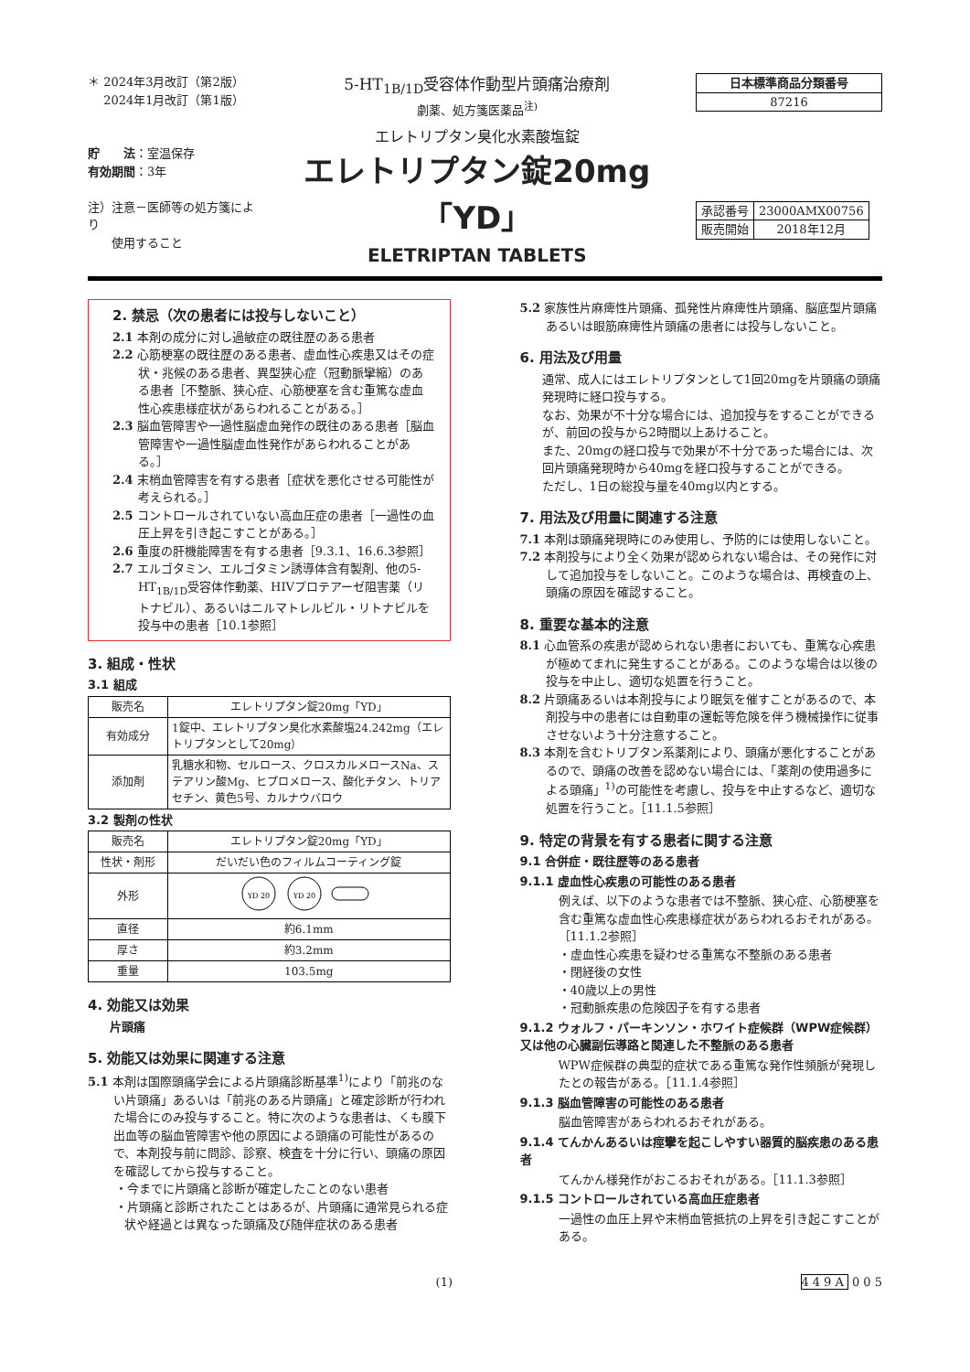＊ 2024年3月改訂（第2版）
　 2024年1月改訂（第1版）
貯　　法：室温保存
有効期間：3年
注）注意－医師等の処方箋により
　　使用すること
5-HT<sub>1B/1D</sub>受容体作動型片頭痛治療剤
劇薬、処方箋医薬品<sup>注)</sup>
エレトリプタン臭化水素酸塩錠
エレトリプタン錠20mg「YD」
ELETRIPTAN TABLETS
| 日本標準商品分類番号 |
| 87216 |
| 承認番号 | 23000AMX00756 |
| 販売開始 | 2018年12月 |
2. 禁忌（次の患者には投与しないこと）
2.1 本剤の成分に対し過敏症の既往歴のある患者
2.2 心筋梗塞の既往歴のある患者、虚血性心疾患又はその症状・兆候のある患者、異型狭心症（冠動脈攣縮）のある患者［不整脈、狭心症、心筋梗塞を含む重篤な虚血性心疾患様症状があらわれることがある。］
2.3 脳血管障害や一過性脳虚血発作の既往のある患者［脳血管障害や一過性脳虚血性発作があらわれることがある。］
2.4 末梢血管障害を有する患者［症状を悪化させる可能性が考えられる。］
2.5 コントロールされていない高血圧症の患者［一過性の血圧上昇を引き起こすことがある。］
2.6 重度の肝機能障害を有する患者［9.3.1、16.6.3参照］
2.7 エルゴタミン、エルゴタミン誘導体含有製剤、他の5-HT<sub>1B/1D</sub>受容体作動薬、HIVプロテアーゼ阻害薬（リトナビル）、あるいはニルマトレルビル・リトナビルを投与中の患者［10.1参照］
3. 組成・性状
3.1 組成
| 販売名 | エレトリプタン錠20mg「YD」 |
| 有効成分 | 1錠中、エレトリプタン臭化水素酸塩24.242mg（エレトリプタンとして20mg） |
| 添加剤 | 乳糖水和物、セルロース、クロスカルメロースNa、ステアリン酸Mg、ヒプロメロース、酸化チタン、トリアセチン、黄色5号、カルナウバロウ |
3.2 製剤の性状
| 販売名 | エレトリプタン錠20mg「YD」 |
| 性状・剤形 | だいだい色のフィルムコーティング錠 |
| 外形 | YD 20 YD 20 |
| 直径 | 約6.1mm |
| 厚さ | 約3.2mm |
| 重量 | 103.5mg |
4. 効能又は効果
片頭痛
5. 効能又は効果に関連する注意
5.1 本剤は国際頭痛学会による片頭痛診断基準<sup>1)</sup>により「前兆のない片頭痛」あるいは「前兆のある片頭痛」と確定診断が行われた場合にのみ投与すること。特に次のような患者は、くも膜下出血等の脳血管障害や他の原因による頭痛の可能性があるので、本剤投与前に問診、診察、検査を十分に行い、頭痛の原因を確認してから投与すること。
・今までに片頭痛と診断が確定したことのない患者
・片頭痛と診断されたことはあるが、片頭痛に通常見られる症状や経過とは異なった頭痛及び随伴症状のある患者
5.2 家族性片麻痺性片頭痛、孤発性片麻痺性片頭痛、脳底型片頭痛あるいは眼筋麻痺性片頭痛の患者には投与しないこと。
6. 用法及び用量
通常、成人にはエレトリプタンとして1回20mgを片頭痛の頭痛発現時に経口投与する。
なお、効果が不十分な場合には、追加投与をすることができるが、前回の投与から2時間以上あけること。
また、20mgの経口投与で効果が不十分であった場合には、次回片頭痛発現時から40mgを経口投与することができる。
ただし、1日の総投与量を40mg以内とする。
7. 用法及び用量に関連する注意
7.1 本剤は頭痛発現時にのみ使用し、予防的には使用しないこと。
7.2 本剤投与により全く効果が認められない場合は、その発作に対して追加投与をしないこと。このような場合は、再検査の上、頭痛の原因を確認すること。
8. 重要な基本的注意
8.1 心血管系の疾患が認められない患者においても、重篤な心疾患が極めてまれに発生することがある。このような場合は以後の投与を中止し、適切な処置を行うこと。
8.2 片頭痛あるいは本剤投与により眠気を催すことがあるので、本剤投与中の患者には自動車の運転等危険を伴う機械操作に従事させないよう十分注意すること。
8.3 本剤を含むトリプタン系薬剤により、頭痛が悪化することがあるので、頭痛の改善を認めない場合には、「薬剤の使用過多による頭痛」<sup>1)</sup>の可能性を考慮し、投与を中止するなど、適切な処置を行うこと。［11.1.5参照］
9. 特定の背景を有する患者に関する注意
9.1 合併症・既往歴等のある患者
9.1.1 虚血性心疾患の可能性のある患者
例えば、以下のような患者では不整脈、狭心症、心筋梗塞を含む重篤な虚血性心疾患様症状があらわれるおそれがある。［11.1.2参照］
・虚血性心疾患を疑わせる重篤な不整脈のある患者
・閉経後の女性
・40歳以上の男性
・冠動脈疾患の危険因子を有する患者
9.1.2 ウォルフ・パーキンソン・ホワイト症候群（WPW症候群）又は他の心臓副伝導路と関連した不整脈のある患者
WPW症候群の典型的症状である重篤な発作性頻脈が発現したとの報告がある。［11.1.4参照］
9.1.3 脳血管障害の可能性のある患者
脳血管障害があらわれるおそれがある。
9.1.4 てんかんあるいは痙攣を起こしやすい器質的脳疾患のある患者
てんかん様発作がおこるおそれがある。［11.1.3参照］
9.1.5 コントロールされている高血圧症患者
一過性の血圧上昇や末梢血管抵抗の上昇を引き起こすことがある。
(1) 449A 0 0 5